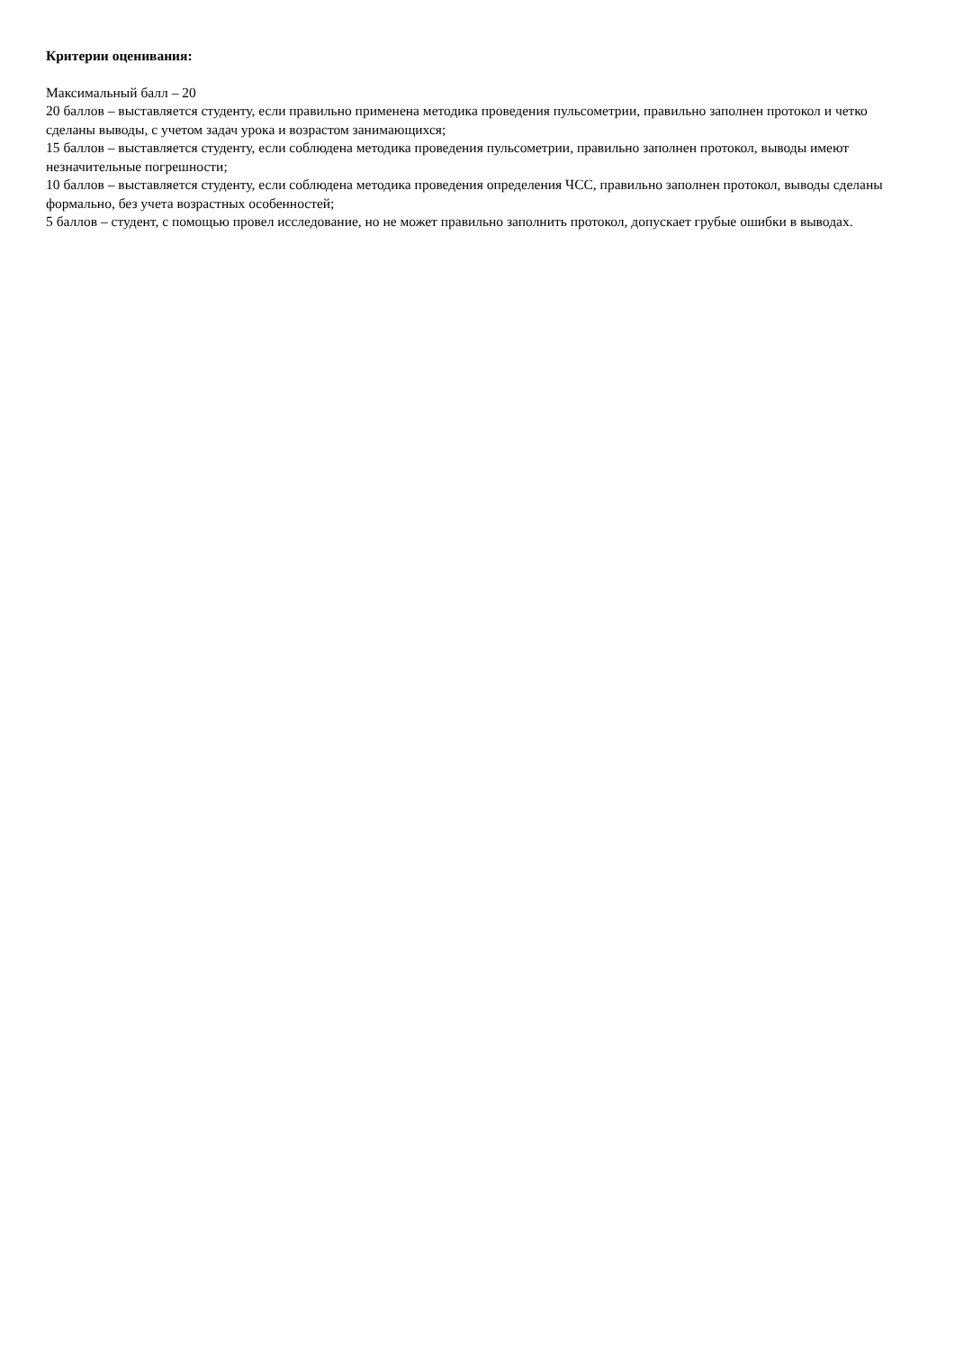Критерии оценивания:
Максимальный балл – 20
20 баллов – выставляется студенту, если правильно применена методика проведения пульсометрии, правильно заполнен протокол и четко сделаны выводы, с учетом задач урока и возрастом занимающихся;
15 баллов – выставляется студенту, если соблюдена методика проведения пульсометрии, правильно заполнен протокол, выводы имеют незначительные погрешности;
10 баллов – выставляется студенту, если соблюдена методика проведения определения ЧСС, правильно заполнен протокол, выводы сделаны формально, без учета возрастных особенностей;
5 баллов – студент, с помощью провел исследование, но не может правильно заполнить протокол, допускает грубые ошибки в выводах.